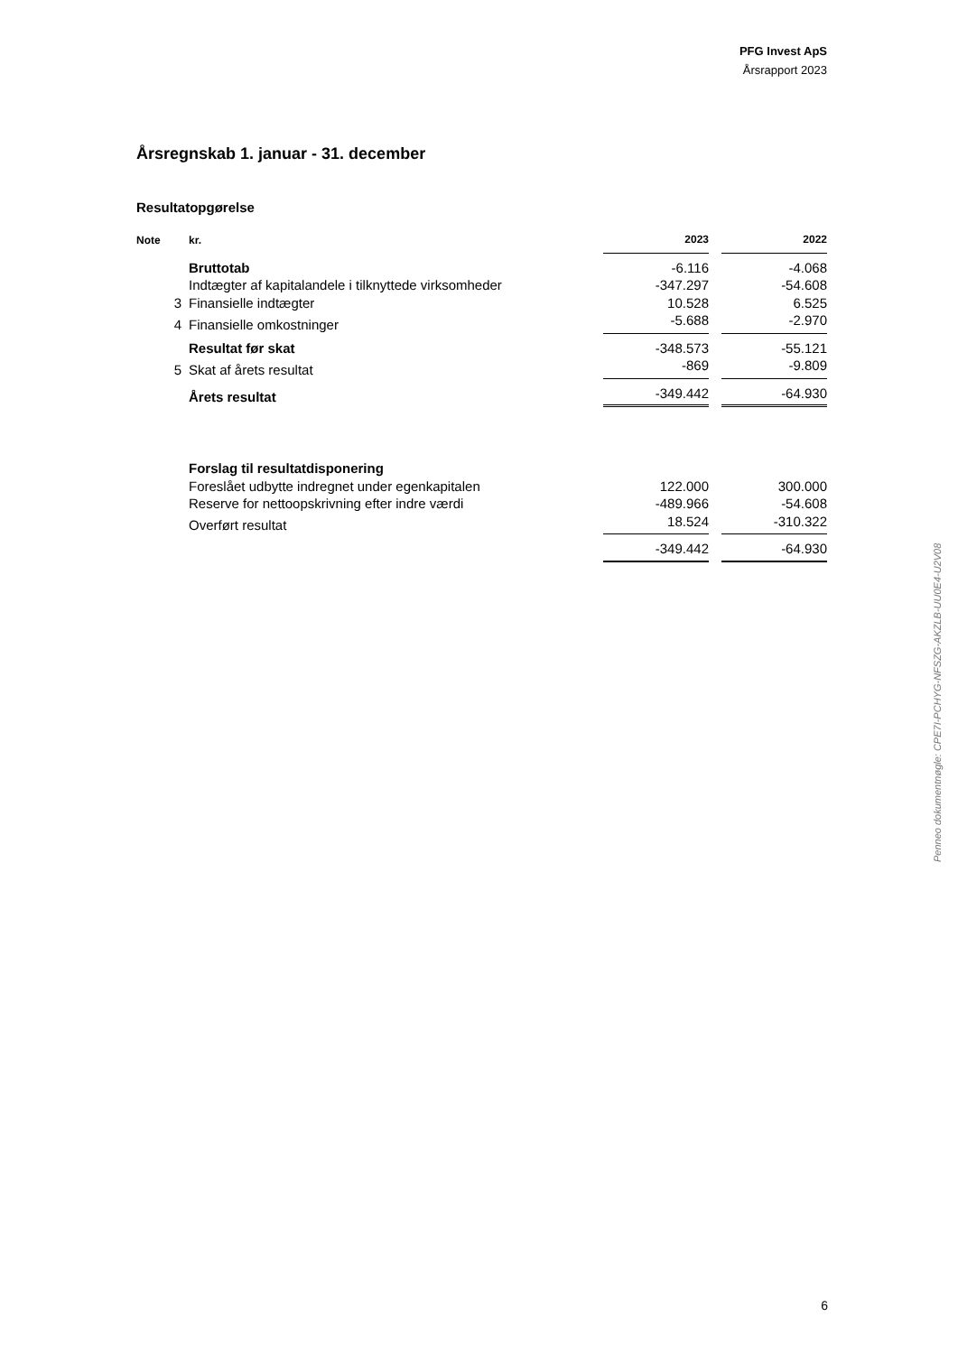PFG Invest ApS
Årsrapport 2023
Årsregnskab 1. januar - 31. december
Resultatopgørelse
| Note | kr. | 2023 | | 2022 |
| --- | --- | --- | --- | --- |
| | Bruttotab | -6.116 | | -4.068 |
| | Indtægter af kapitalandele i tilknyttede virksomheder | -347.297 | | -54.608 |
| 3 | Finansielle indtægter | 10.528 | | 6.525 |
| 4 | Finansielle omkostninger | -5.688 | | -2.970 |
| | Resultat før skat | -348.573 | | -55.121 |
| 5 | Skat af årets resultat | -869 | | -9.809 |
| | Årets resultat | -349.442 | | -64.930 |
| | Forslag til resultatdisponering | | | |
| | Foreslået udbytte indregnet under egenkapitalen | 122.000 | | 300.000 |
| | Reserve for nettoopskrivning efter indre værdi | -489.966 | | -54.608 |
| | Overført resultat | 18.524 | | -310.322 |
| | | -349.442 | | -64.930 |
Penneo dokumentnøgle: CPE7I-PCHYG-NFSZG-AKZLB-UU0E4-U2V08
6